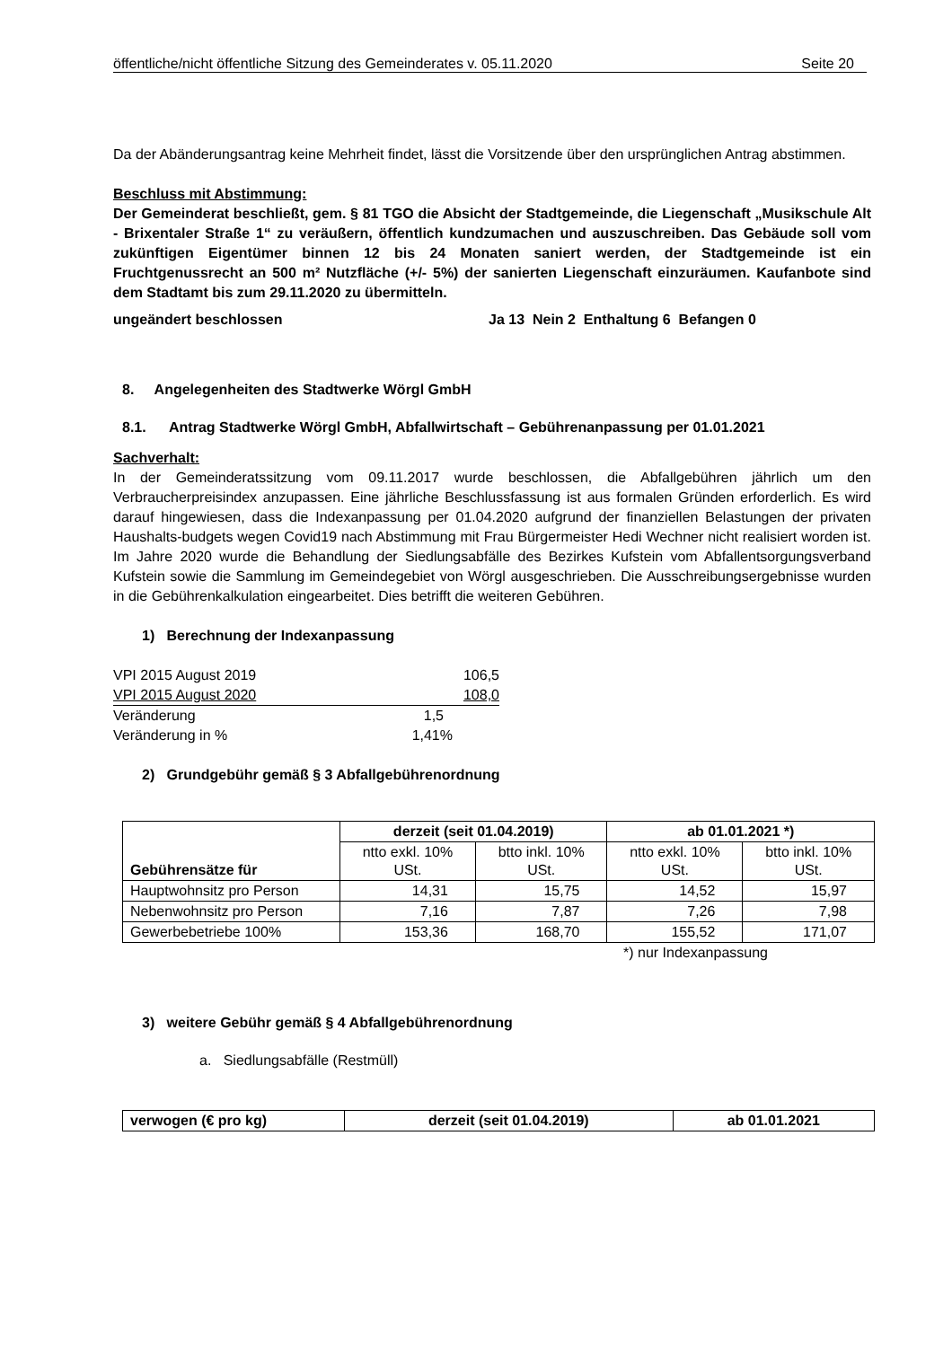öffentliche/nicht öffentliche Sitzung des Gemeinderates v. 05.11.2020 Seite 20
Da der Abänderungsantrag keine Mehrheit findet, lässt die Vorsitzende über den ursprünglichen Antrag abstimmen.
Beschluss mit Abstimmung:
Der Gemeinderat beschließt, gem. § 81 TGO die Absicht der Stadtgemeinde, die Liegenschaft „Musikschule Alt - Brixentaler Straße 1“ zu veräußern, öffentlich kundzumachen und auszuschreiben. Das Gebäude soll vom zukünftigen Eigentümer binnen 12 bis 24 Monaten saniert werden, der Stadtgemeinde ist ein Fruchtgenussrecht an 500 m² Nutzfläche (+/- 5%) der sanierten Liegenschaft einzuräumen. Kaufanbote sind dem Stadtamt bis zum 29.11.2020 zu übermitteln.
ungeändert beschlossen Ja 13 Nein 2 Enthaltung 6 Befangen 0
8. Angelegenheiten des Stadtwerke Wörgl GmbH
8.1. Antrag Stadtwerke Wörgl GmbH, Abfallwirtschaft – Gebührenanpassung per 01.01.2021
Sachverhalt:
In der Gemeinderatssitzung vom 09.11.2017 wurde beschlossen, die Abfallgebühren jährlich um den Verbraucherpreisindex anzupassen. Eine jährliche Beschlussfassung ist aus formalen Gründen erforderlich. Es wird darauf hingewiesen, dass die Indexanpassung per 01.04.2020 aufgrund der finanziellen Belastungen der privaten Haushalts-budgets wegen Covid19 nach Abstimmung mit Frau Bürgermeister Hedi Wechner nicht realisiert worden ist. Im Jahre 2020 wurde die Behandlung der Siedlungsabfälle des Bezirkes Kufstein vom Abfallentsorgungsverband Kufstein sowie die Sammlung im Gemeindegebiet von Wörgl ausgeschrieben. Die Ausschreibungsergebnisse wurden in die Gebührenkalkulation eingearbeitet. Dies betrifft die weiteren Gebühren.
1) Berechnung der Indexanpassung
| VPI 2015 August 2019 | 106,5 |
| VPI 2015 August 2020 | 108,0 |
| Veränderung | 1,5 |
| Veränderung in % | 1,41% |
2) Grundgebühr gemäß § 3 Abfallgebührenordnung
| Gebührensätze für | derzeit (seit 01.04.2019) | | ab 01.01.2021 *) | |
| --- | --- | --- | --- | --- |
| | ntto exkl. 10% USt. | btto inkl. 10% USt. | ntto exkl. 10% USt. | btto inkl. 10% USt. |
| Hauptwohnsitz pro Person | 14,31 | 15,75 | 14,52 | 15,97 |
| Nebenwohnsitz pro Person | 7,16 | 7,87 | 7,26 | 7,98 |
| Gewerbebetriebe 100% | 153,36 | 168,70 | 155,52 | 171,07 |
*) nur Indexanpassung
3) weitere Gebühr gemäß § 4 Abfallgebührenordnung
a. Siedlungsabfälle (Restmüll)
| verwogen (€ pro kg) | derzeit (seit 01.04.2019) | ab 01.01.2021 |
| --- | --- | --- |